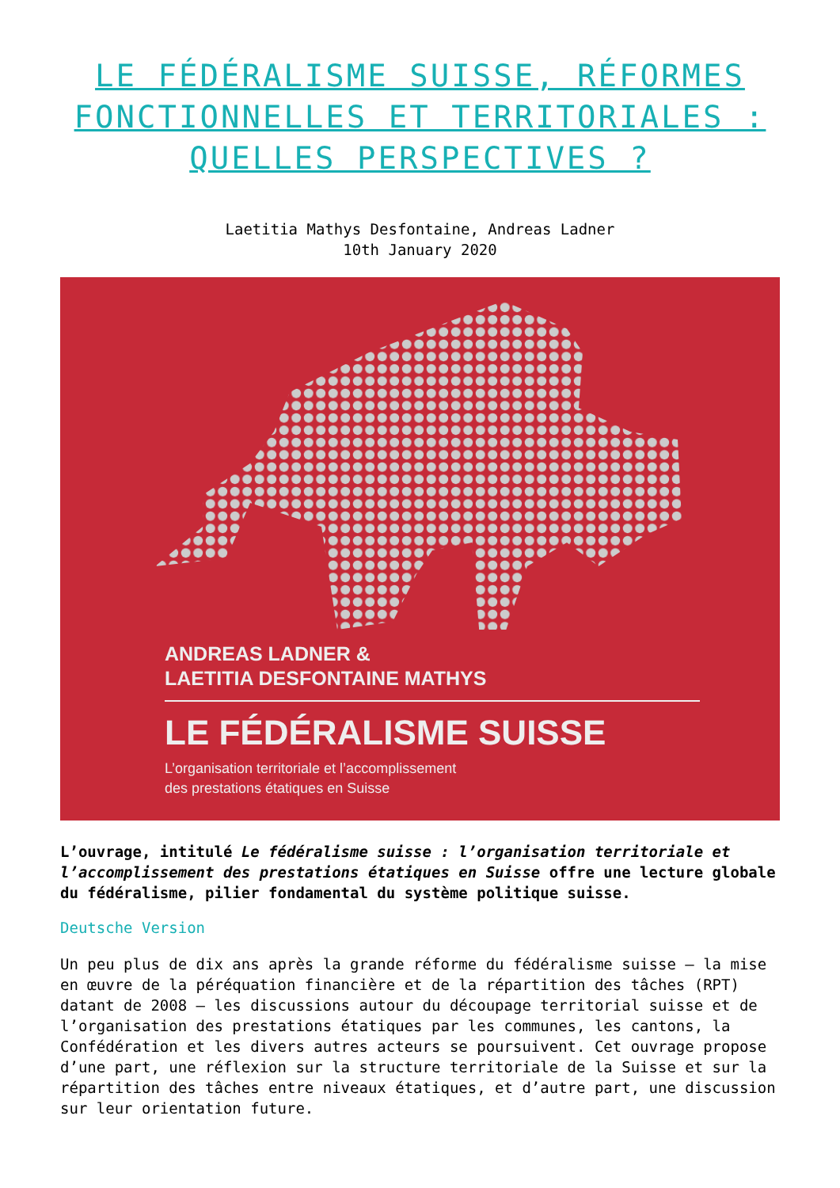LE FÉDÉRALISME SUISSE, RÉFORMES FONCTIONNELLES ET TERRITORIALES : QUELLES PERSPECTIVES ?
Laetitia Mathys Desfontaine, Andreas Ladner
10th January 2020
ANDREAS LADNER &
LAETITIA DESFONTAINE MATHYS
LE FÉDÉRALISME SUISSE
L’organisation territoriale et l’accomplissement
des prestations étatiques en Suisse
L’ouvrage, intitulé Le fédéralisme suisse : l’organisation territoriale et l’accomplissement des prestations étatiques en Suisse offre une lecture globale du fédéralisme, pilier fondamental du système politique suisse.
Deutsche Version
Un peu plus de dix ans après la grande réforme du fédéralisme suisse – la mise en œuvre de la péréquation financière et de la répartition des tâches (RPT) datant de 2008 – les discussions autour du découpage territorial suisse et de l’organisation des prestations étatiques par les communes, les cantons, la Confédération et les divers autres acteurs se poursuivent. Cet ouvrage propose d’une part, une réflexion sur la structure territoriale de la Suisse et sur la répartition des tâches entre niveaux étatiques, et d’autre part, une discussion sur leur orientation future.